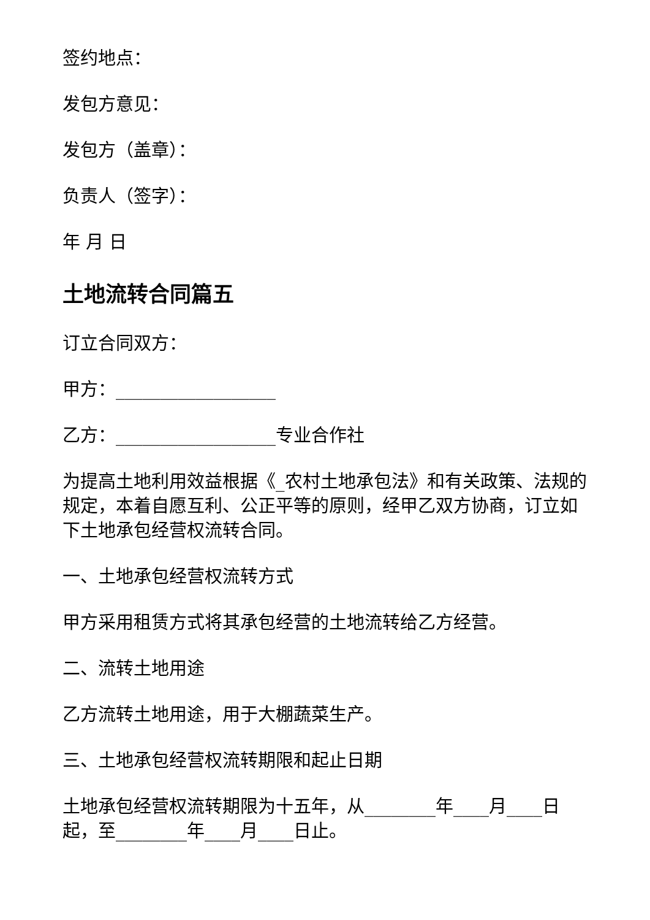签约地点：
发包方意见：
发包方（盖章）：
负责人（签字）：
年 月 日
土地流转合同篇五
订立合同双方：
甲方：__________________
乙方：__________________专业合作社
为提高土地利用效益根据《_农村土地承包法》和有关政策、法规的规定，本着自愿互利、公正平等的原则，经甲乙双方协商，订立如下土地承包经营权流转合同。
一、土地承包经营权流转方式
甲方采用租赁方式将其承包经营的土地流转给乙方经营。
二、流转土地用途
乙方流转土地用途，用于大棚蔬菜生产。
三、土地承包经营权流转期限和起止日期
土地承包经营权流转期限为十五年，从________年____月____日起，至________年____月____日止。